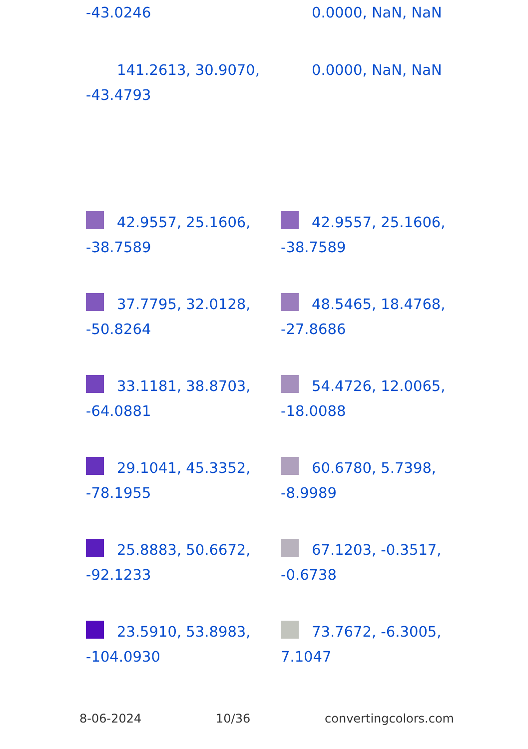-43.0246 0.0000, NaN, NaN
141.2613, 30.9070,
-43.4793
0.0000, NaN, NaN
42.9557, 25.1606,
-38.7589
42.9557, 25.1606,
-38.7589
37.7795, 32.0128,
-50.8264
48.5465, 18.4768,
-27.8686
33.1181, 38.8703,
-64.0881
54.4726, 12.0065,
-18.0088
29.1041, 45.3352,
-78.1955
60.6780, 5.7398,
-8.9989
25.8883, 50.6672,
-92.1233
67.1203, -0.3517,
-0.6738
23.5910, 53.8983,
-104.0930
73.7672, -6.3005,
7.1047
8-06-2024 10/36 convertingcolors.com